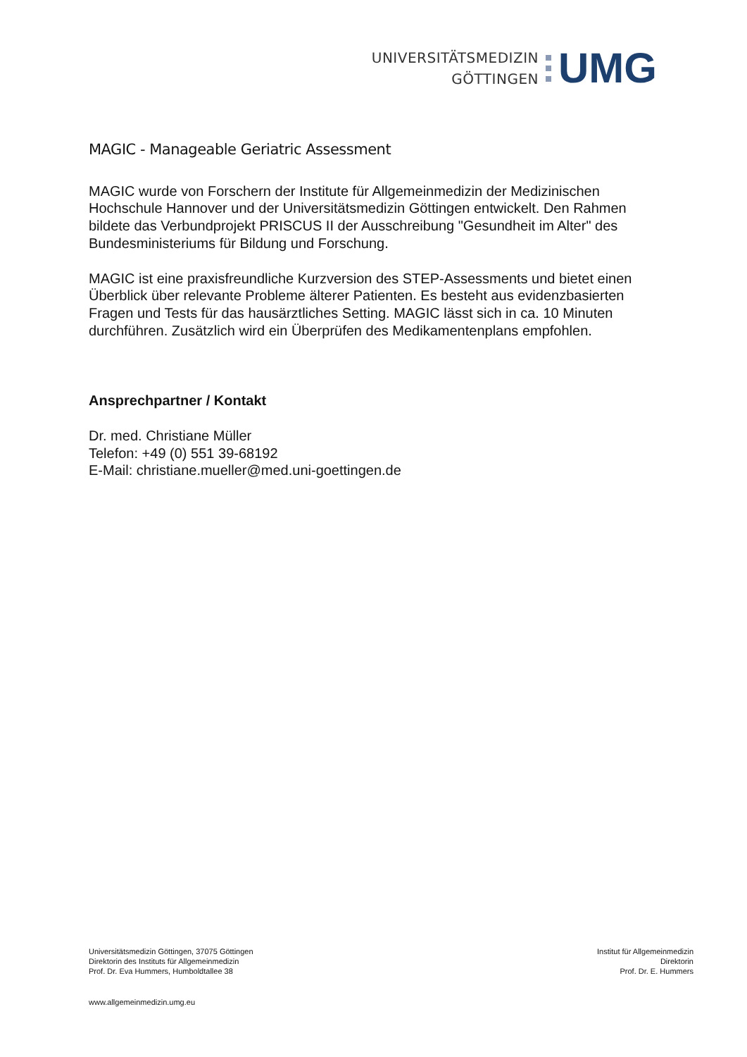UNIVERSITÄTSMEDIZIN
GÖTTINGEN
UMG
MAGIC - Manageable Geriatric Assessment
MAGIC wurde von Forschern der Institute für Allgemeinmedizin der Medizinischen Hochschule Hannover und der Universitätsmedizin Göttingen entwickelt. Den Rahmen bildete das Verbundprojekt PRISCUS II der Ausschreibung "Gesundheit im Alter" des Bundesministeriums für Bildung und Forschung.
MAGIC ist eine praxisfreundliche Kurzversion des STEP-Assessments und bietet einen Überblick über relevante Probleme älterer Patienten. Es besteht aus evidenzbasierten Fragen und Tests für das hausärztliches Setting. MAGIC lässt sich in ca. 10 Minuten durchführen. Zusätzlich wird ein Überprüfen des Medikamentenplans empfohlen.
Ansprechpartner / Kontakt
Dr. med. Christiane Müller
Telefon: +49 (0) 551 39-68192
E-Mail: christiane.mueller@med.uni-goettingen.de
Universitätsmedizin Göttingen, 37075 Göttingen
Direktorin des Instituts für Allgemeinmedizin
Prof. Dr. Eva Hummers, Humboldtallee 38
Institut für Allgemeinmedizin
Direktorin
Prof. Dr. E. Hummers
www.allgemeinmedizin.umg.eu